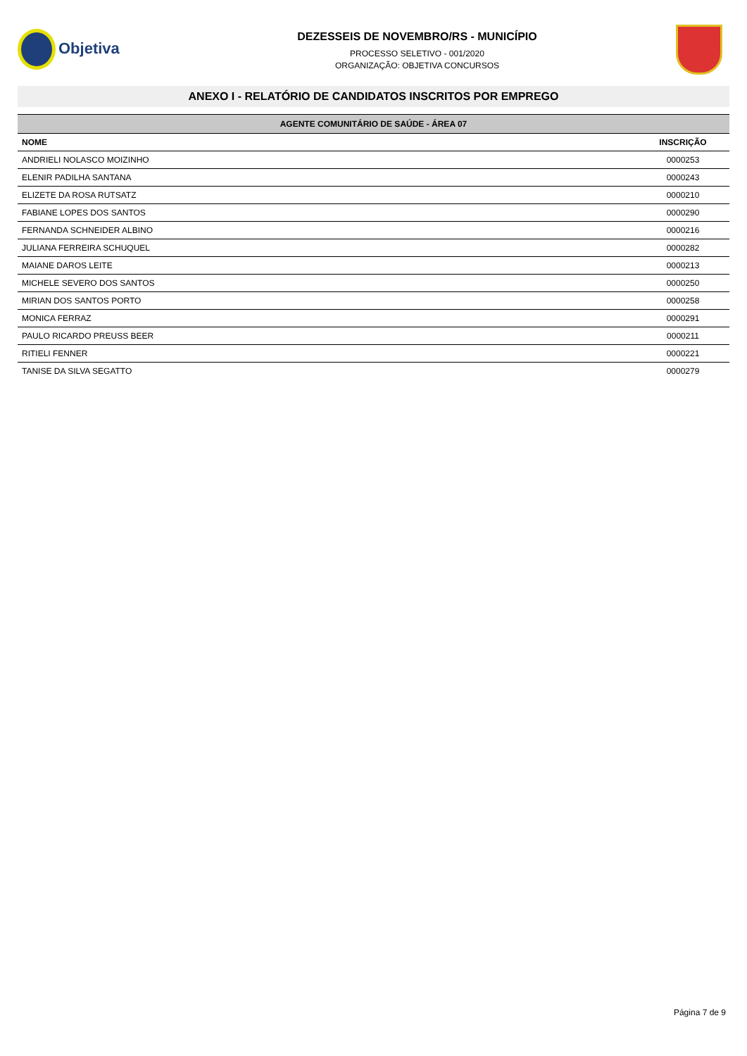Objetiva
DEZESSEIS DE NOVEMBRO/RS - MUNICÍPIO
PROCESSO SELETIVO - 001/2020
ORGANIZAÇÃO: OBJETIVA CONCURSOS
ANEXO I - RELATÓRIO DE CANDIDATOS INSCRITOS POR EMPREGO
| AGENTE COMUNITÁRIO DE SAÚDE - ÁREA 07 | |
| --- | --- |
| NOME | INSCRIÇÃO |
| ANDRIELI NOLASCO MOIZINHO | 0000253 |
| ELENIR PADILHA SANTANA | 0000243 |
| ELIZETE DA ROSA RUTSATZ | 0000210 |
| FABIANE LOPES DOS SANTOS | 0000290 |
| FERNANDA SCHNEIDER ALBINO | 0000216 |
| JULIANA FERREIRA SCHUQUEL | 0000282 |
| MAIANE DAROS LEITE | 0000213 |
| MICHELE SEVERO DOS SANTOS | 0000250 |
| MIRIAN DOS SANTOS PORTO | 0000258 |
| MONICA FERRAZ | 0000291 |
| PAULO RICARDO PREUSS BEER | 0000211 |
| RITIELI FENNER | 0000221 |
| TANISE DA SILVA SEGATTO | 0000279 |
Página 7 de 9